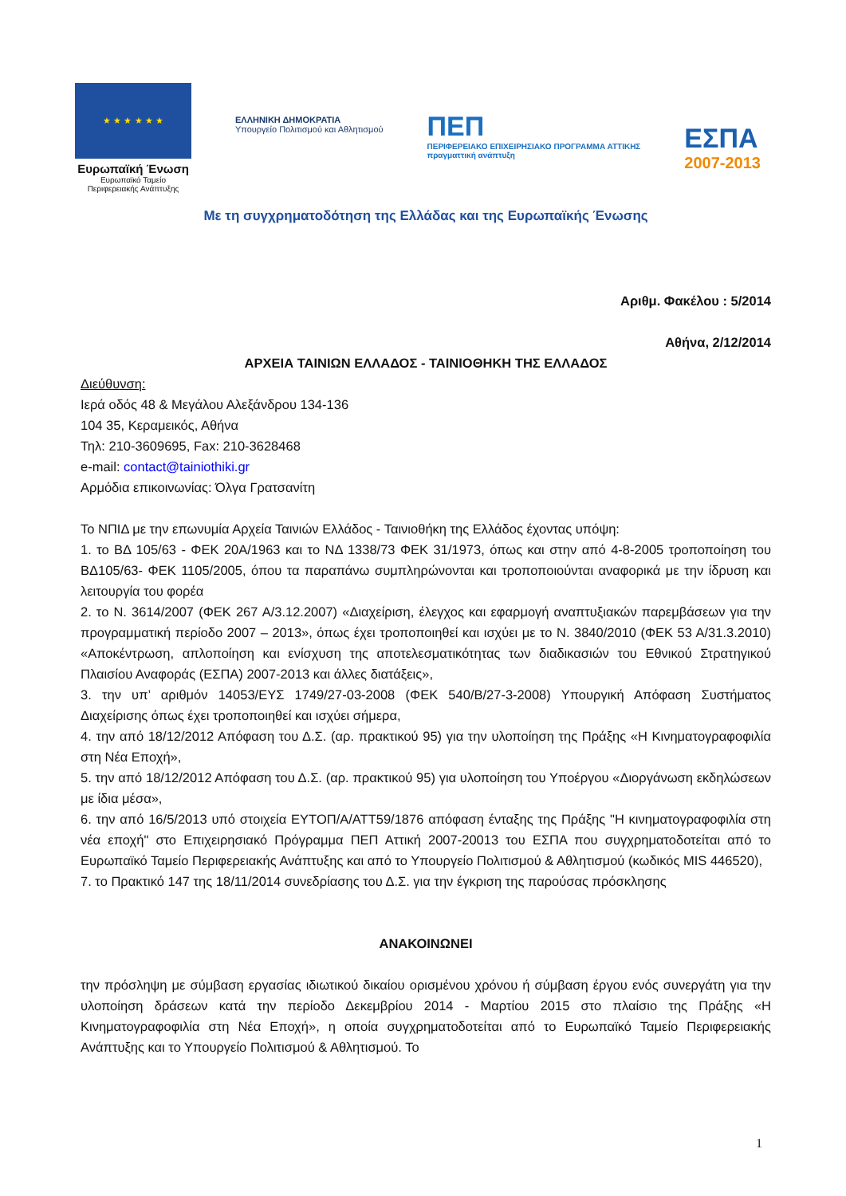★ ★ ★ ★ ★ ★
Ευρωπαϊκή Ένωση
Ευρωπαϊκό Ταμείο Περιφερειακής Ανάπτυξης
ΕΛΛΗΝΙΚΗ ΔΗΜΟΚΡΑΤΙΑ
Υπουργείο Πολιτισμού και Αθλητισμού
ΠΕΠ
ΠΕΡΙΦΕΡΕΙΑΚΟ ΕΠΙΧΕΙΡΗΣΙΑΚΟ ΠΡΟΓΡΑΜΜΑ ΑΤΤΙΚΗΣ
πραγματτική ανάπτυξη
ΕΣΠΑ
2007-2013
Με τη συγχρηματοδότηση της Ελλάδας και της Ευρωπαϊκής Ένωσης
Αριθμ. Φακέλου : 5/2014
Αθήνα, 2/12/2014
ΑΡΧΕΙΑ ΤΑΙΝΙΩΝ ΕΛΛΑΔΟΣ - ΤΑΙΝΙΟΘΗΚΗ ΤΗΣ ΕΛΛΑΔΟΣ
Διεύθυνση:
Ιερά οδός 48 & Μεγάλου Αλεξάνδρου 134-136
104 35, Κεραμεικός, Αθήνα
Τηλ: 210-3609695, Fax: 210-3628468
e-mail: contact@tainiothiki.gr
Αρμόδια επικοινωνίας: Όλγα Γρατσανίτη
Το ΝΠΙΔ με την επωνυμία Αρχεία Ταινιών Ελλάδος - Ταινιοθήκη της Ελλάδος έχοντας υπόψη:
1. το ΒΔ 105/63 - ΦΕΚ 20Α/1963 και το ΝΔ 1338/73 ΦΕΚ 31/1973, όπως και στην από 4-8-2005 τροποποίηση του ΒΔ105/63- ΦΕΚ 1105/2005, όπου τα παραπάνω συμπληρώνονται και τροποποιούνται αναφορικά με την ίδρυση και λειτουργία του φορέα
2. το Ν. 3614/2007 (ΦΕΚ 267 Α/3.12.2007) «Διαχείριση, έλεγχος και εφαρμογή αναπτυξιακών παρεμβάσεων για την προγραμματική περίοδο 2007 – 2013», όπως έχει τροποποιηθεί και ισχύει με το Ν. 3840/2010 (ΦΕΚ 53 Α/31.3.2010) «Αποκέντρωση, απλοποίηση και ενίσχυση της αποτελεσματικότητας των διαδικασιών του Εθνικού Στρατηγικού Πλαισίου Αναφοράς (ΕΣΠΑ) 2007-2013 και άλλες διατάξεις»,
3. την υπ’ αριθμόν 14053/ΕΥΣ 1749/27-03-2008 (ΦΕΚ 540/Β/27-3-2008) Υπουργική Απόφαση Συστήματος Διαχείρισης όπως έχει τροποποιηθεί και ισχύει σήμερα,
4. την από 18/12/2012 Απόφαση του Δ.Σ. (αρ. πρακτικού 95) για την υλοποίηση της Πράξης «Η Κινηματογραφοφιλία στη Νέα Εποχή»,
5. την από 18/12/2012 Απόφαση του Δ.Σ. (αρ. πρακτικού 95) για υλοποίηση του Υποέργου «Διοργάνωση εκδηλώσεων με ίδια μέσα»,
6. την από 16/5/2013 υπό στοιχεία ΕΥΤΟΠ/Α/ΑΤΤ59/1876 απόφαση ένταξης της Πράξης "Η κινηματογραφοφιλία στη νέα εποχή" στο Επιχειρησιακό Πρόγραμμα ΠΕΠ Αττική 2007-20013 του ΕΣΠΑ που συγχρηματοδοτείται από το Ευρωπαϊκό Ταμείο Περιφερειακής Ανάπτυξης και από το Υπουργείο Πολιτισμού & Αθλητισμού (κωδικός MIS 446520),
7. το Πρακτικό 147 της 18/11/2014 συνεδρίασης του Δ.Σ. για την έγκριση της παρούσας πρόσκλησης
ΑΝΑΚΟΙΝΩΝΕΙ
την πρόσληψη με σύμβαση εργασίας ιδιωτικού δικαίου ορισμένου χρόνου ή σύμβαση έργου ενός συνεργάτη για την υλοποίηση δράσεων κατά την περίοδο Δεκεμβρίου 2014 - Μαρτίου 2015 στο πλαίσιο της Πράξης «Η Κινηματογραφοφιλία στη Νέα Εποχή», η οποία συγχρηματοδοτείται από το Ευρωπαϊκό Ταμείο Περιφερειακής Ανάπτυξης και το Υπουργείο Πολιτισμού & Αθλητισμού. Το
1